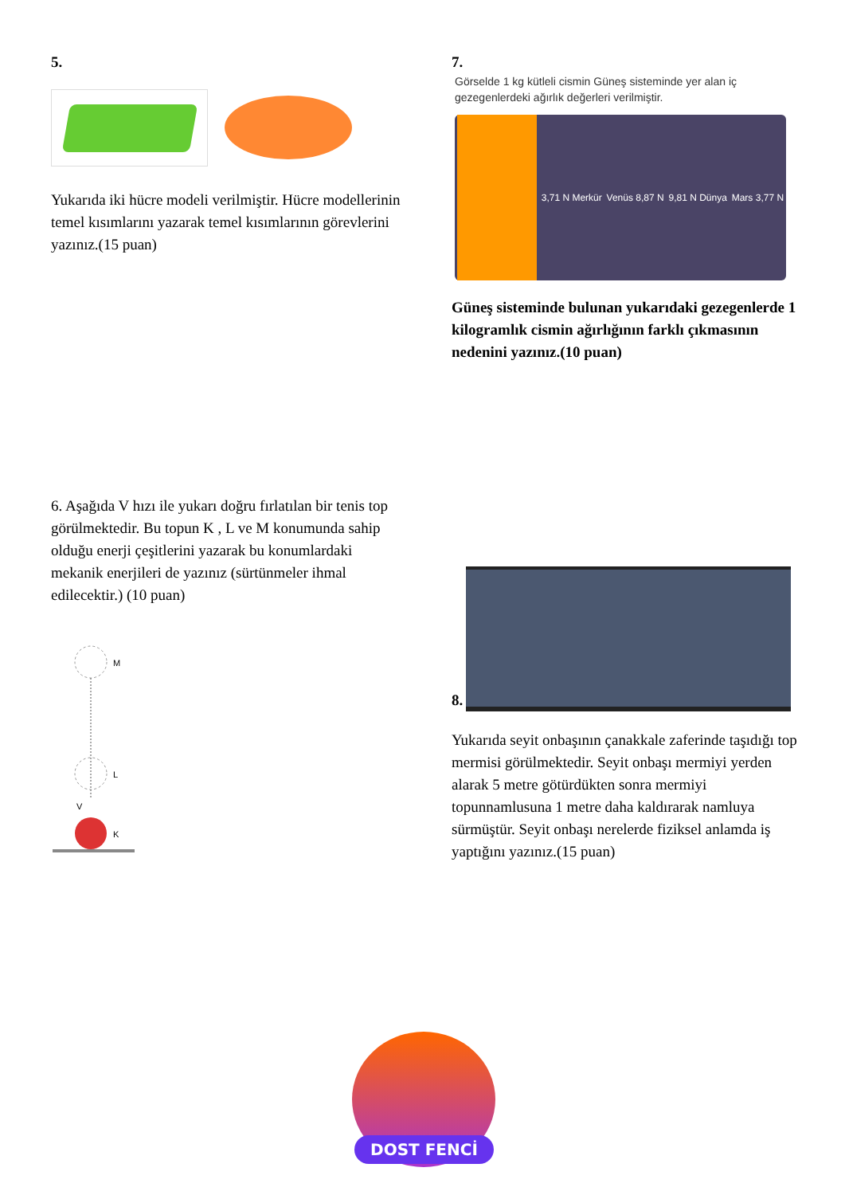5.
Yukarıda iki hücre modeli verilmiştir. Hücre modellerinin temel kısımlarını yazarak temel kısımlarının görevlerini yazınız.(15 puan)
6. Aşağıda V hızı ile yukarı doğru fırlatılan bir tenis top görülmektedir. Bu topun K , L ve M konumunda sahip olduğu enerji çeşitlerini yazarak bu konumlardaki mekanik enerjileri de yazınız (sürtünmeler ihmal edilecektir.) (10 puan)
M
L
V
K
7.
Görselde 1 kg kütleli cismin Güneş sisteminde yer alan iç gezegenlerdeki ağırlık değerleri verilmiştir.
3,71 N Merkür Venüs 8,87 N 9,81 N Dünya Mars 3,77 N
Güneş sisteminde bulunan yukarıdaki gezegenlerde 1 kilogramlık cismin ağırlığının farklı çıkmasının nedenini yazınız.(10 puan)
8.
Yukarıda seyit onbaşının çanakkale zaferinde taşıdığı top mermisi görülmektedir. Seyit onbaşı mermiyi yerden alarak 5 metre götürdükten sonra mermiyi topunnamlusuna 1 metre daha kaldırarak namluya sürmüştür. Seyit onbaşı nerelerde fiziksel anlamda iş yaptığını yazınız.(15 puan)
DOST FENCİ